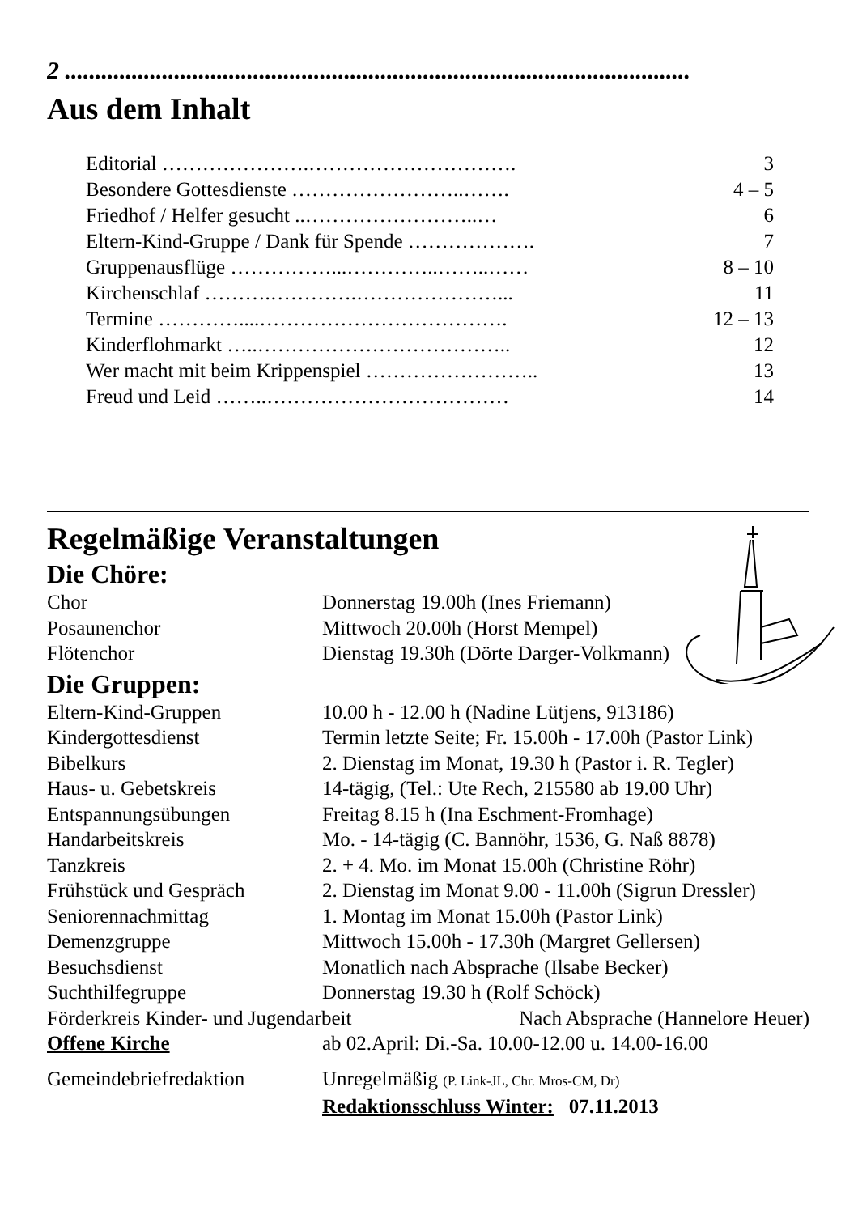2 .......................................................................................................
Aus dem Inhalt
Editorial ………………….…………………………. 3
Besondere Gottesdienste ……………………..……. 4 – 5
Friedhof / Helfer gesucht ..……………………..… 6
Eltern-Kind-Gruppe / Dank für Spende ………………. 7
Gruppenausflüge ……………...…………..……..…… 8 – 10
Kirchenschlaf ……….………….…………………... 11
Termine …………....………………………………. 12 – 13
Kinderflohmarkt …..……………………………….. 12
Wer macht mit beim Krippenspiel …………………….. 13
Freud und Leid ……..……………………………… 14
Regelmäßige Veranstaltungen
Die Chöre:
Chor Donnerstag 19.00h (Ines Friemann)
Posaunenchor Mittwoch 20.00h (Horst Mempel)
Flötenchor Dienstag 19.30h (Dörte Darger-Volkmann)
Die Gruppen:
Eltern-Kind-Gruppen 10.00 h - 12.00 h (Nadine Lütjens, 913186)
Kindergottesdienst Termin letzte Seite; Fr. 15.00h - 17.00h (Pastor Link)
Bibelkurs 2. Dienstag im Monat, 19.30 h (Pastor i. R. Tegler)
Haus- u. Gebetskreis 14-tägig, (Tel.: Ute Rech, 215580 ab 19.00 Uhr)
Entspannungsübungen Freitag 8.15 h (Ina Eschment-Fromhage)
Handarbeitskreis Mo. - 14-tägig (C. Bannöhr, 1536, G. Naß 8878)
Tanzkreis 2. + 4. Mo. im Monat 15.00h (Christine Röhr)
Frühstück und Gespräch 2. Dienstag im Monat 9.00 - 11.00h (Sigrun Dressler)
Seniorennachmittag 1. Montag im Monat 15.00h (Pastor Link)
Demenzgruppe Mittwoch 15.00h - 17.30h (Margret Gellersen)
Besuchsdienst Monatlich nach Absprache (Ilsabe Becker)
Suchthilfegruppe Donnerstag 19.30 h (Rolf Schöck)
Förderkreis Kinder- und Jugendarbeit Nach Absprache (Hannelore Heuer)
Offene Kirche ab 02.April: Di.-Sa. 10.00-12.00 u. 14.00-16.00
Gemeindebriefredaktion Unregelmäßig (P. Link-JL, Chr. Mros-CM, Dr)
Redaktionsschluss Winter: 07.11.2013